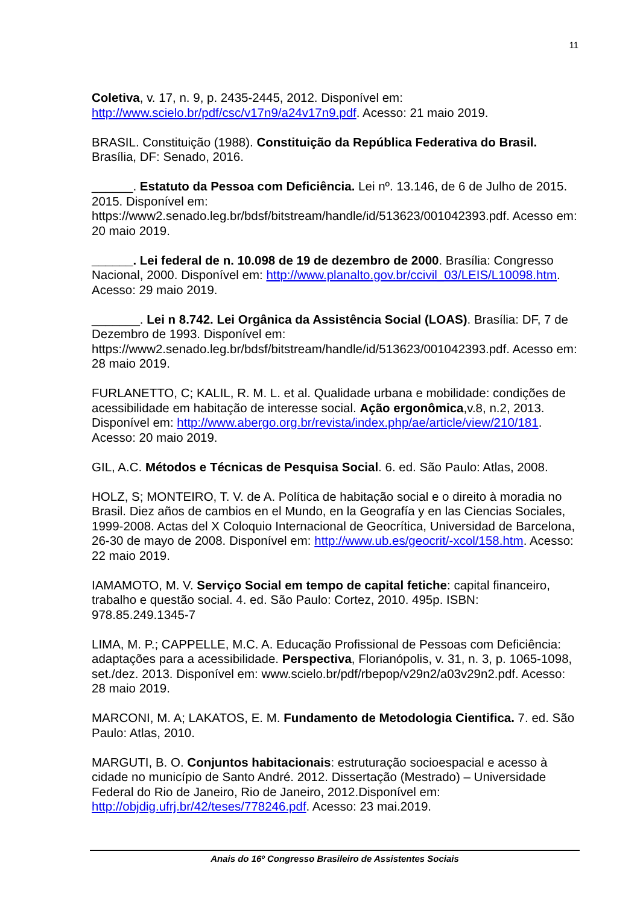11
Coletiva, v. 17, n. 9, p. 2435-2445, 2012. Disponível em: http://www.scielo.br/pdf/csc/v17n9/a24v17n9.pdf. Acesso: 21 maio 2019.
BRASIL. Constituição (1988). Constituição da República Federativa do Brasil. Brasília, DF: Senado, 2016.
______. Estatuto da Pessoa com Deficiência. Lei nº. 13.146, de 6 de Julho de 2015. 2015. Disponível em: https://www2.senado.leg.br/bdsf/bitstream/handle/id/513623/001042393.pdf. Acesso em: 20 maio 2019.
______. Lei federal de n. 10.098 de 19 de dezembro de 2000. Brasília: Congresso Nacional, 2000. Disponível em: http://www.planalto.gov.br/ccivil_03/LEIS/L10098.htm. Acesso: 29 maio 2019.
_______. Lei n 8.742. Lei Orgânica da Assistência Social (LOAS). Brasília: DF, 7 de Dezembro de 1993. Disponível em: https://www2.senado.leg.br/bdsf/bitstream/handle/id/513623/001042393.pdf. Acesso em: 28 maio 2019.
FURLANETTO, C; KALIL, R. M. L. et al. Qualidade urbana e mobilidade: condições de acessibilidade em habitação de interesse social. Ação ergonômica,v.8, n.2, 2013. Disponível em: http://www.abergo.org.br/revista/index.php/ae/article/view/210/181. Acesso: 20 maio 2019.
GIL, A.C. Métodos e Técnicas de Pesquisa Social. 6. ed. São Paulo: Atlas, 2008.
HOLZ, S; MONTEIRO, T. V. de A. Política de habitação social e o direito à moradia no Brasil. Diez años de cambios en el Mundo, en la Geografía y en las Ciencias Sociales, 1999-2008. Actas del X Coloquio Internacional de Geocrítica, Universidad de Barcelona, 26-30 de mayo de 2008. Disponível em: http://www.ub.es/geocrit/-xcol/158.htm. Acesso: 22 maio 2019.
IAMAMOTO, M. V. Serviço Social em tempo de capital fetiche: capital financeiro, trabalho e questão social. 4. ed. São Paulo: Cortez, 2010. 495p. ISBN: 978.85.249.1345-7
LIMA, M. P.; CAPPELLE, M.C. A. Educação Profissional de Pessoas com Deficiência: adaptações para a acessibilidade. Perspectiva, Florianópolis, v. 31, n. 3, p. 1065-1098, set./dez. 2013. Disponível em: www.scielo.br/pdf/rbepop/v29n2/a03v29n2.pdf. Acesso: 28 maio 2019.
MARCONI, M. A; LAKATOS, E. M. Fundamento de Metodologia Cientifica. 7. ed. São Paulo: Atlas, 2010.
MARGUTI, B. O. Conjuntos habitacionais: estruturação socioespacial e acesso à cidade no município de Santo André. 2012. Dissertação (Mestrado) – Universidade Federal do Rio de Janeiro, Rio de Janeiro, 2012.Disponível em: http://objdig.ufrj.br/42/teses/778246.pdf. Acesso: 23 mai.2019.
Anais do 16º Congresso Brasileiro de Assistentes Sociais